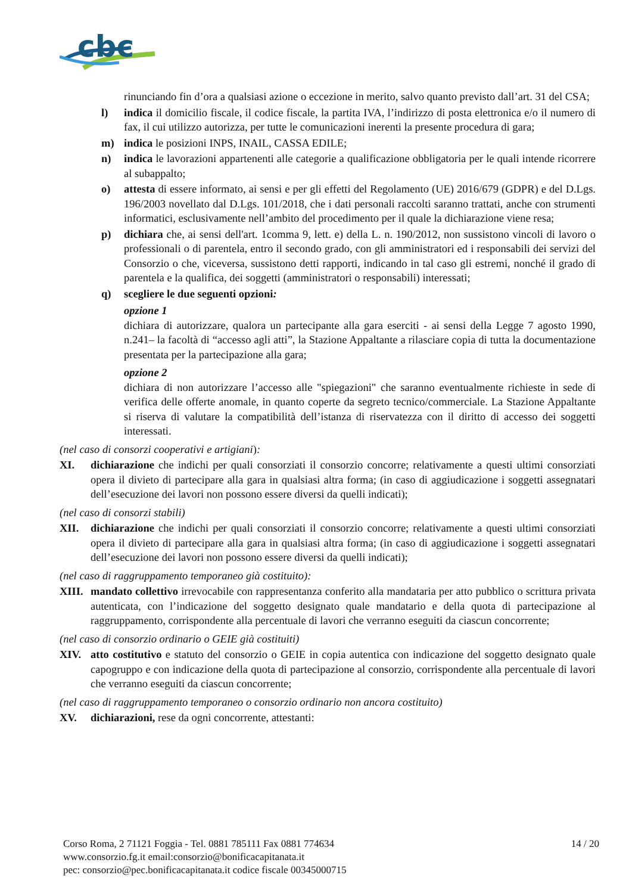cbc
rinunciando fin d’ora a qualsiasi azione o eccezione in merito, salvo quanto previsto dall’art. 31 del CSA;
l) indica il domicilio fiscale, il codice fiscale, la partita IVA, l’indirizzo di posta elettronica e/o il numero di fax, il cui utilizzo autorizza, per tutte le comunicazioni inerenti la presente procedura di gara;
m) indica le posizioni INPS, INAIL, CASSA EDILE;
n) indica le lavorazioni appartenenti alle categorie a qualificazione obbligatoria per le quali intende ricorrere al subappalto;
o) attesta di essere informato, ai sensi e per gli effetti del Regolamento (UE) 2016/679 (GDPR) e del D.Lgs. 196/2003 novellato dal D.Lgs. 101/2018, che i dati personali raccolti saranno trattati, anche con strumenti informatici, esclusivamente nell’ambito del procedimento per il quale la dichiarazione viene resa;
p) dichiara che, ai sensi dell'art. 1comma 9, lett. e) della L. n. 190/2012, non sussistono vincoli di lavoro o professionali o di parentela, entro il secondo grado, con gli amministratori ed i responsabili dei servizi del Consorzio o che, viceversa, sussistono detti rapporti, indicando in tal caso gli estremi, nonché il grado di parentela e la qualifica, dei soggetti (amministratori o responsabili) interessati;
q) scegliere le due seguenti opzioni:
opzione 1
dichiara di autorizzare, qualora un partecipante alla gara eserciti - ai sensi della Legge 7 agosto 1990, n.241– la facoltà di “accesso agli atti”, la Stazione Appaltante a rilasciare copia di tutta la documentazione presentata per la partecipazione alla gara;
opzione 2
dichiara di non autorizzare l’accesso alle "spiegazioni" che saranno eventualmente richieste in sede di verifica delle offerte anomale, in quanto coperte da segreto tecnico/commerciale. La Stazione Appaltante si riserva di valutare la compatibilità dell’istanza di riservatezza con il diritto di accesso dei soggetti interessati.
(nel caso di consorzi cooperativi e artigiani):
XI. dichiarazione che indichi per quali consorziati il consorzio concorre; relativamente a questi ultimi consorziati opera il divieto di partecipare alla gara in qualsiasi altra forma; (in caso di aggiudicazione i soggetti assegnatari dell’esecuzione dei lavori non possono essere diversi da quelli indicati);
(nel caso di consorzi stabili)
XII. dichiarazione che indichi per quali consorziati il consorzio concorre; relativamente a questi ultimi consorziati opera il divieto di partecipare alla gara in qualsiasi altra forma; (in caso di aggiudicazione i soggetti assegnatari dell’esecuzione dei lavori non possono essere diversi da quelli indicati);
(nel caso di raggruppamento temporaneo già costituito):
XIII.
mandato collettivo irrevocabile con rappresentanza conferito alla mandataria per atto pubblico o scrittura privata autenticata, con l’indicazione del soggetto designato quale mandatario e della quota di partecipazione al raggruppamento, corrispondente alla percentuale di lavori che verranno eseguiti da ciascun concorrente;
(nel caso di consorzio ordinario o GEIE già costituiti)
XIV. atto costitutivo e statuto del consorzio o GEIE in copia autentica con indicazione del soggetto designato quale capogruppo e con indicazione della quota di partecipazione al consorzio, corrispondente alla percentuale di lavori che verranno eseguiti da ciascun concorrente;
(nel caso di raggruppamento temporaneo o consorzio ordinario non ancora costituito)
XV. dichiarazioni, rese da ogni concorrente, attestanti:
Corso Roma, 2 71121 Foggia - Tel. 0881 785111 Fax 0881 774634
www.consorzio.fg.it email:consorzio@bonificacapitanata.it
pec: consorzio@pec.bonificacapitanata.it codice fiscale 00345000715
14 / 20